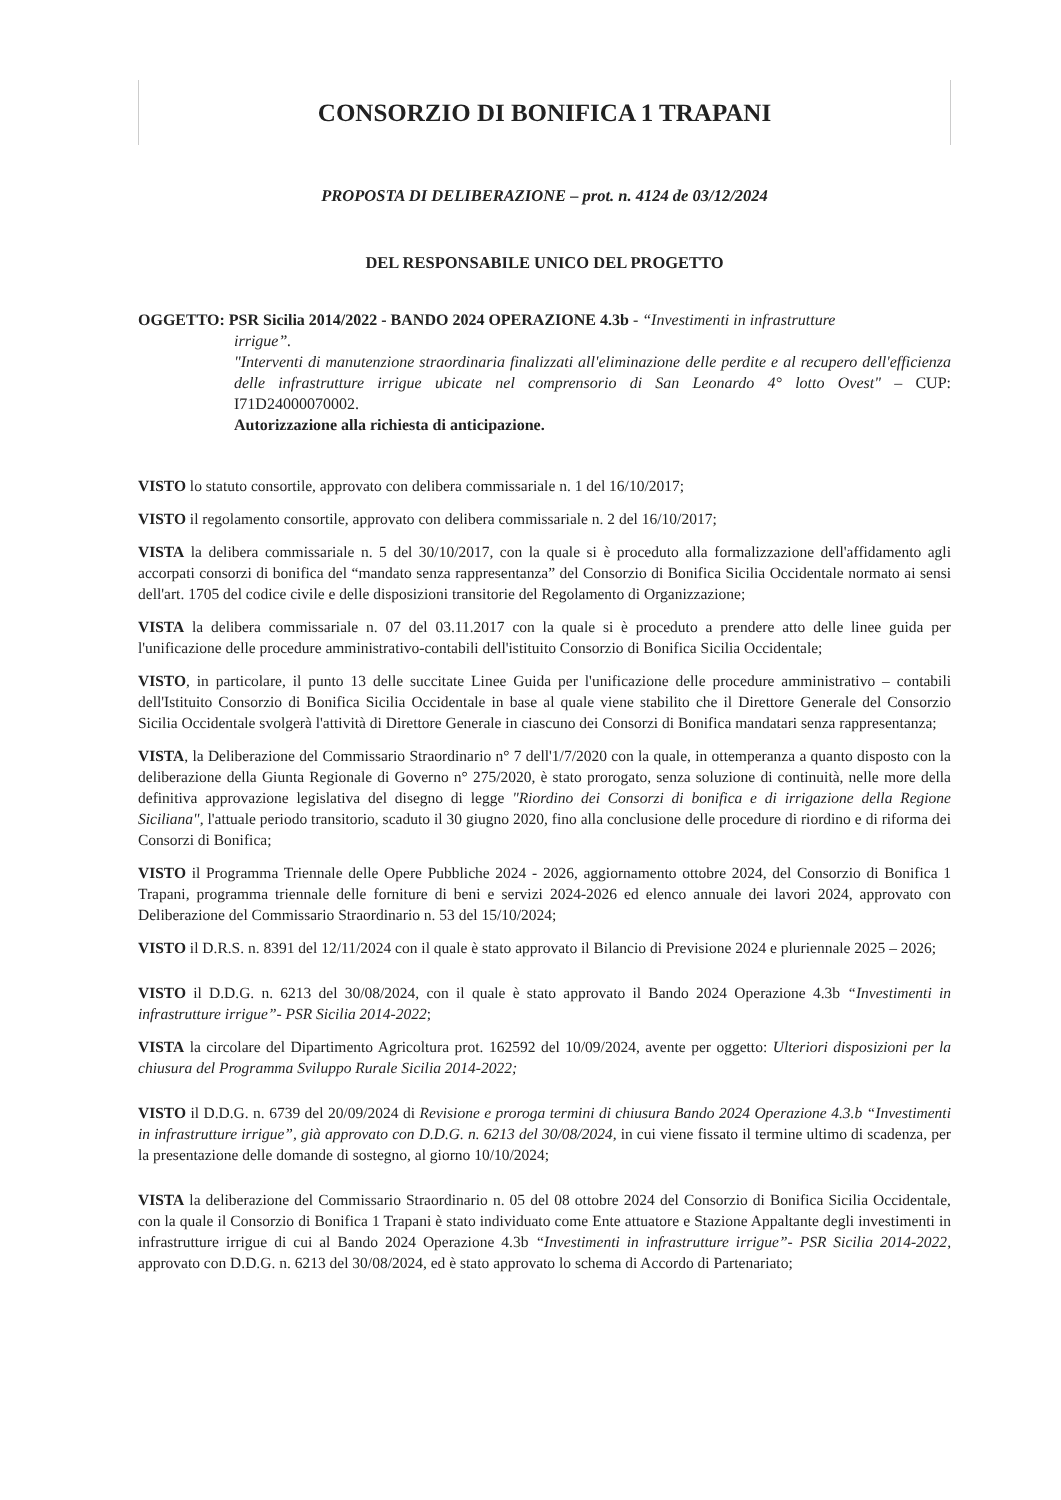CONSORZIO DI BONIFICA 1 TRAPANI
PROPOSTA DI DELIBERAZIONE – prot. n. 4124 de 03/12/2024
DEL RESPONSABILE UNICO DEL PROGETTO
OGGETTO: PSR Sicilia 2014/2022 - BANDO 2024 OPERAZIONE 4.3b - “Investimenti in infrastrutture
irrigue”.
"Interventi di manutenzione straordinaria finalizzati all'eliminazione delle perdite e al recupero dell'efficienza delle infrastrutture irrigue ubicate nel comprensorio di San Leonardo 4° lotto Ovest" – CUP: I71D24000070002.
Autorizzazione alla richiesta di anticipazione.
VISTO lo statuto consortile, approvato con delibera commissariale n. 1 del 16/10/2017;
VISTO il regolamento consortile, approvato con delibera commissariale n. 2 del 16/10/2017;
VISTA la delibera commissariale n. 5 del 30/10/2017, con la quale si è proceduto alla formalizzazione dell'affidamento agli accorpati consorzi di bonifica del “mandato senza rappresentanza” del Consorzio di Bonifica Sicilia Occidentale normato ai sensi dell'art. 1705 del codice civile e delle disposizioni transitorie del Regolamento di Organizzazione;
VISTA la delibera commissariale n. 07 del 03.11.2017 con la quale si è proceduto a prendere atto delle linee guida per l'unificazione delle procedure amministrativo-contabili dell'istituito Consorzio di Bonifica Sicilia Occidentale;
VISTO, in particolare, il punto 13 delle succitate Linee Guida per l'unificazione delle procedure amministrativo – contabili dell'Istituito Consorzio di Bonifica Sicilia Occidentale in base al quale viene stabilito che il Direttore Generale del Consorzio Sicilia Occidentale svolgerà l'attività di Direttore Generale in ciascuno dei Consorzi di Bonifica mandatari senza rappresentanza;
VISTA, la Deliberazione del Commissario Straordinario n° 7 dell'1/7/2020 con la quale, in ottemperanza a quanto disposto con la deliberazione della Giunta Regionale di Governo n° 275/2020, è stato prorogato, senza soluzione di continuità, nelle more della definitiva approvazione legislativa del disegno di legge "Riordino dei Consorzi di bonifica e di irrigazione della Regione Siciliana", l'attuale periodo transitorio, scaduto il 30 giugno 2020, fino alla conclusione delle procedure di riordino e di riforma dei Consorzi di Bonifica;
VISTO il Programma Triennale delle Opere Pubbliche 2024 - 2026, aggiornamento ottobre 2024, del Consorzio di Bonifica 1 Trapani, programma triennale delle forniture di beni e servizi 2024-2026 ed elenco annuale dei lavori 2024, approvato con Deliberazione del Commissario Straordinario n. 53 del 15/10/2024;
VISTO il D.R.S. n. 8391 del 12/11/2024 con il quale è stato approvato il Bilancio di Previsione 2024 e pluriennale 2025 – 2026;
VISTO il D.D.G. n. 6213 del 30/08/2024, con il quale è stato approvato il Bando 2024 Operazione 4.3b “Investimenti in infrastrutture irrigue”- PSR Sicilia 2014-2022;
VISTA la circolare del Dipartimento Agricoltura prot. 162592 del 10/09/2024, avente per oggetto: Ulteriori disposizioni per la chiusura del Programma Sviluppo Rurale Sicilia 2014-2022;
VISTO il D.D.G. n. 6739 del 20/09/2024 di Revisione e proroga termini di chiusura Bando 2024 Operazione 4.3.b “Investimenti in infrastrutture irrigue”, già approvato con D.D.G. n. 6213 del 30/08/2024, in cui viene fissato il termine ultimo di scadenza, per la presentazione delle domande di sostegno, al giorno 10/10/2024;
VISTA la deliberazione del Commissario Straordinario n. 05 del 08 ottobre 2024 del Consorzio di Bonifica Sicilia Occidentale, con la quale il Consorzio di Bonifica 1 Trapani è stato individuato come Ente attuatore e Stazione Appaltante degli investimenti in infrastrutture irrigue di cui al Bando 2024 Operazione 4.3b “Investimenti in infrastrutture irrigue”- PSR Sicilia 2014-2022, approvato con D.D.G. n. 6213 del 30/08/2024, ed è stato approvato lo schema di Accordo di Partenariato;